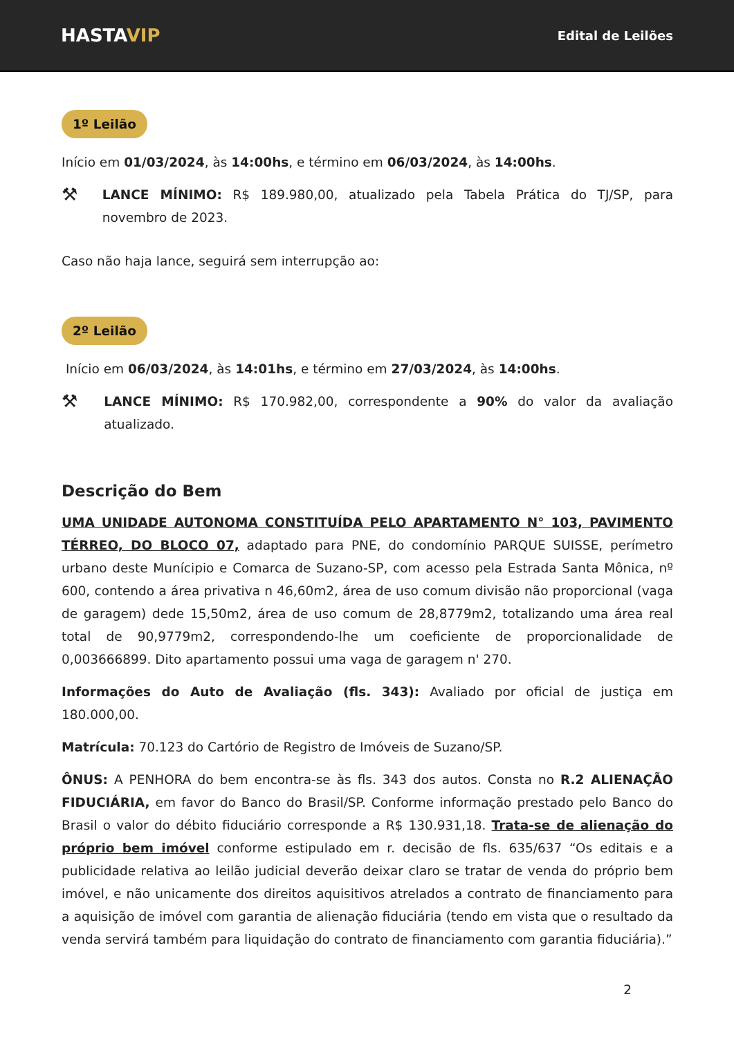HASTAVIP
Edital de Leilões
1º Leilão
Início em 01/03/2024, às 14:00hs, e término em 06/03/2024, às 14:00hs.
⚒
LANCE MÍNIMO: R$ 189.980,00, atualizado pela Tabela Prática do TJ/SP, para novembro de 2023.
Caso não haja lance, seguirá sem interrupção ao:
2º Leilão
Início em 06/03/2024, às 14:01hs, e término em 27/03/2024, às 14:00hs.
⚒
LANCE MÍNIMO: R$ 170.982,00, correspondente a 90% do valor da avaliação atualizado.
Descrição do Bem
UMA UNIDADE AUTONOMA CONSTITUÍDA PELO APARTAMENTO N° 103, PAVIMENTO TÉRREO, DO BLOCO 07, adaptado para PNE, do condomínio PARQUE SUISSE, perímetro urbano deste Munícipio e Comarca de Suzano-SP, com acesso pela Estrada Santa Mônica, nº 600, contendo a área privativa n 46,60m2, área de uso comum divisão não proporcional (vaga de garagem) dede 15,50m2, área de uso comum de 28,8779m2, totalizando uma área real total de 90,9779m2, correspondendo-lhe um coeficiente de proporcionalidade de 0,003666899. Dito apartamento possui uma vaga de garagem n' 270.
Informações do Auto de Avaliação (fls. 343): Avaliado por oficial de justiça em 180.000,00.
Matrícula: 70.123 do Cartório de Registro de Imóveis de Suzano/SP.
ÔNUS: A PENHORA do bem encontra-se às fls. 343 dos autos. Consta no R.2 ALIENAÇÃO FIDUCIÁRIA, em favor do Banco do Brasil/SP. Conforme informação prestado pelo Banco do Brasil o valor do débito fiduciário corresponde a R$ 130.931,18. Trata-se de alienação do próprio bem imóvel conforme estipulado em r. decisão de fls. 635/637 “Os editais e a publicidade relativa ao leilão judicial deverão deixar claro se tratar de venda do próprio bem imóvel, e não unicamente dos direitos aquisitivos atrelados a contrato de financiamento para a aquisição de imóvel com garantia de alienação fiduciária (tendo em vista que o resultado da venda servirá também para liquidação do contrato de financiamento com garantia fiduciária).”
2